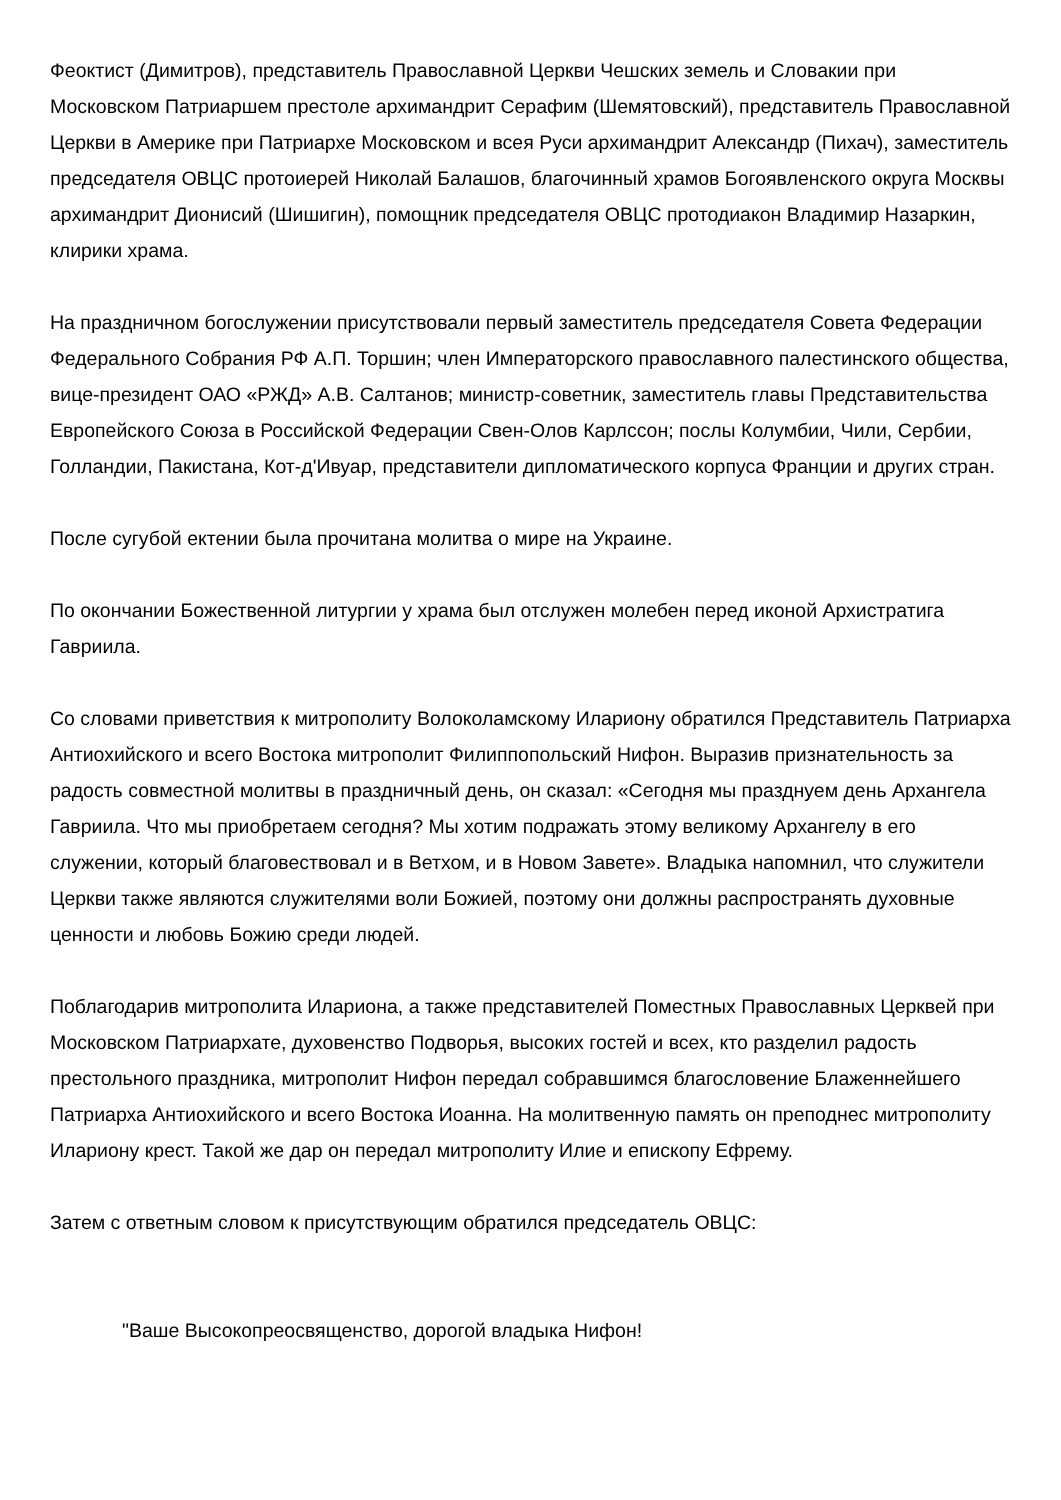Феоктист (Димитров), представитель Православной Церкви Чешских земель и Словакии при Московском Патриаршем престоле архимандрит Серафим (Шемятовский), представитель Православной Церкви в Америке при Патриархе Московском и всея Руси архимандрит Александр (Пихач), заместитель председателя ОВЦС протоиерей Николай Балашов, благочинный храмов Богоявленского округа Москвы архимандрит Дионисий (Шишигин), помощник председателя ОВЦС протодиакон Владимир Назаркин, клирики храма.
На праздничном богослужении присутствовали первый заместитель председателя Совета Федерации Федерального Собрания РФ А.П. Торшин; член Императорского православного палестинского общества, вице-президент ОАО «РЖД» А.В. Салтанов; министр-советник, заместитель главы Представительства Европейского Союза в Российской Федерации Свен-Олов Карлссон; послы Колумбии, Чили, Сербии, Голландии, Пакистана, Кот-д'Ивуар, представители дипломатического корпуса Франции и других стран.
После сугубой ектении была прочитана молитва о мире на Украине.
По окончании Божественной литургии у храма был отслужен молебен перед иконой Архистратига Гавриила.
Со словами приветствия к митрополиту Волоколамскому Илариону обратился Представитель Патриарха Антиохийского и всего Востока митрополит Филиппопольский Нифон. Выразив признательность за радость совместной молитвы в праздничный день, он сказал: «Сегодня мы празднуем день Архангела Гавриила. Что мы приобретаем сегодня? Мы хотим подражать этому великому Архангелу в его служении, который благовествовал и в Ветхом, и в Новом Завете». Владыка напомнил, что служители Церкви также являются служителями воли Божией, поэтому они должны распространять духовные ценности и любовь Божию среди людей.
Поблагодарив митрополита Илариона, а также представителей Поместных Православных Церквей при Московском Патриархате, духовенство Подворья, высоких гостей и всех, кто разделил радость престольного праздника, митрополит Нифон передал собравшимся благословение Блаженнейшего Патриарха Антиохийского и всего Востока Иоанна. На молитвенную память он преподнес митрополиту Илариону крест. Такой же дар он передал митрополиту Илие и епископу Ефрему.
Затем с ответным словом к присутствующим обратился председатель ОВЦС:
"Ваше Высокопреосвященство, дорогой владыка Нифон!